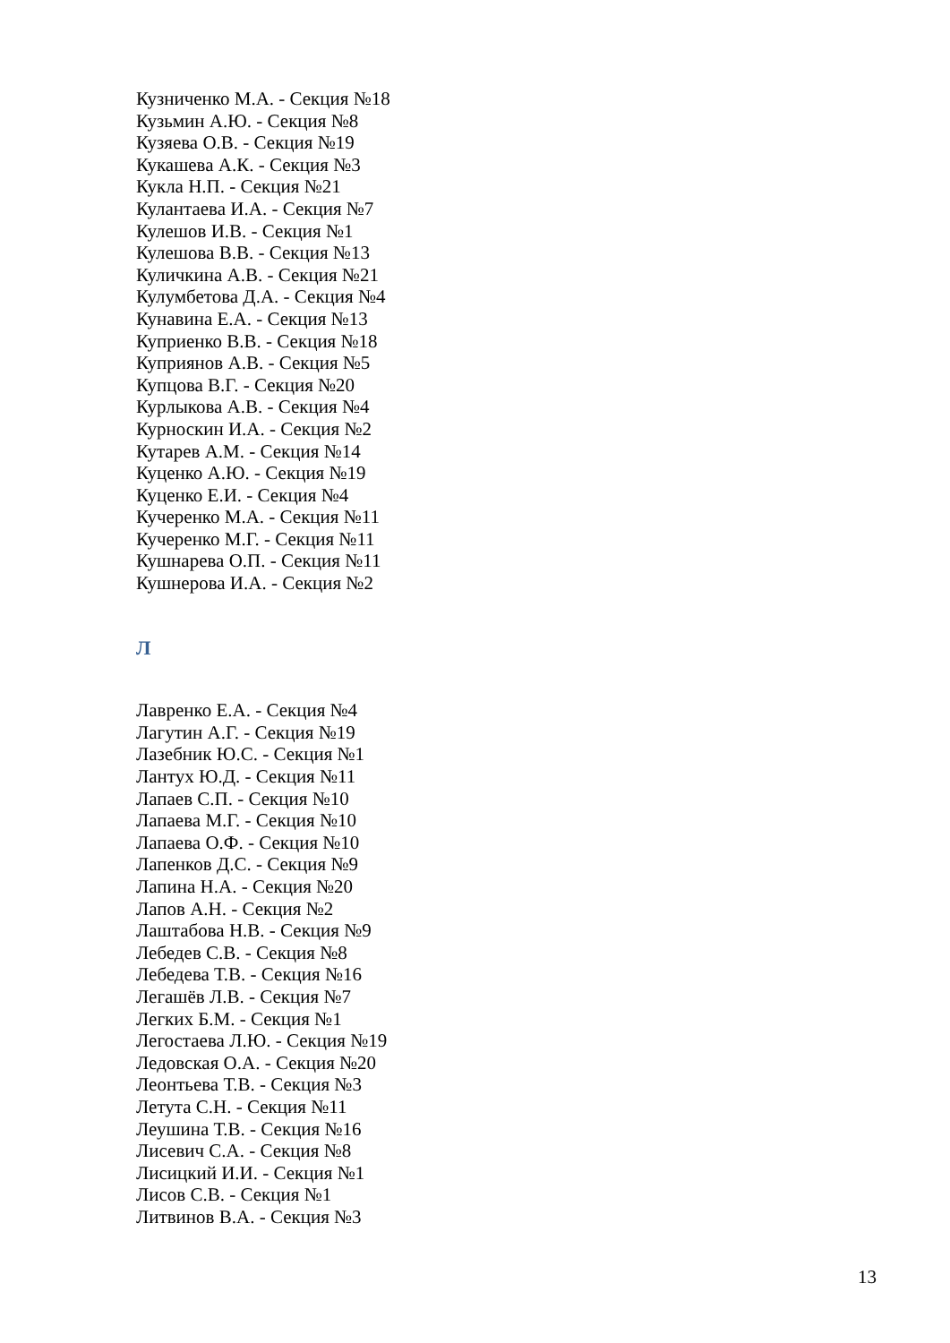Кузниченко М.А. - Секция №18
Кузьмин А.Ю. - Секция №8
Кузяева О.В. - Секция №19
Кукашева А.К. - Секция №3
Кукла Н.П. - Секция №21
Кулантаева И.А. - Секция №7
Кулешов И.В. - Секция №1
Кулешова В.В. - Секция №13
Куличкина А.В. - Секция №21
Кулумбетова Д.А. - Секция №4
Кунавина Е.А. - Секция №13
Куприенко В.В. - Секция №18
Куприянов А.В. - Секция №5
Купцова В.Г. - Секция №20
Курлыкова А.В. - Секция №4
Курноскин И.А. - Секция №2
Кутарев А.М. - Секция №14
Куценко А.Ю. - Секция №19
Куценко Е.И. - Секция №4
Кучеренко М.А. - Секция №11
Кучеренко М.Г. - Секция №11
Кушнарева О.П. - Секция №11
Кушнерова И.А. - Секция №2
Л
Лавренко Е.А. - Секция №4
Лагутин А.Г. - Секция №19
Лазебник Ю.С. - Секция №1
Лантух Ю.Д. - Секция №11
Лапаев С.П. - Секция №10
Лапаева М.Г. - Секция №10
Лапаева О.Ф. - Секция №10
Лапенков Д.С. - Секция №9
Лапина Н.А. - Секция №20
Лапов А.Н. - Секция №2
Лаштабова Н.В. - Секция №9
Лебедев С.В. - Секция №8
Лебедева Т.В. - Секция №16
Легашёв Л.В. - Секция №7
Легких Б.М. - Секция №1
Легостаева Л.Ю. - Секция №19
Ледовская О.А. - Секция №20
Леонтьева Т.В. - Секция №3
Летута С.Н. - Секция №11
Леушина Т.В. - Секция №16
Лисевич С.А. - Секция №8
Лисицкий И.И. - Секция №1
Лисов С.В. - Секция №1
Литвинов В.А. - Секция №3
13